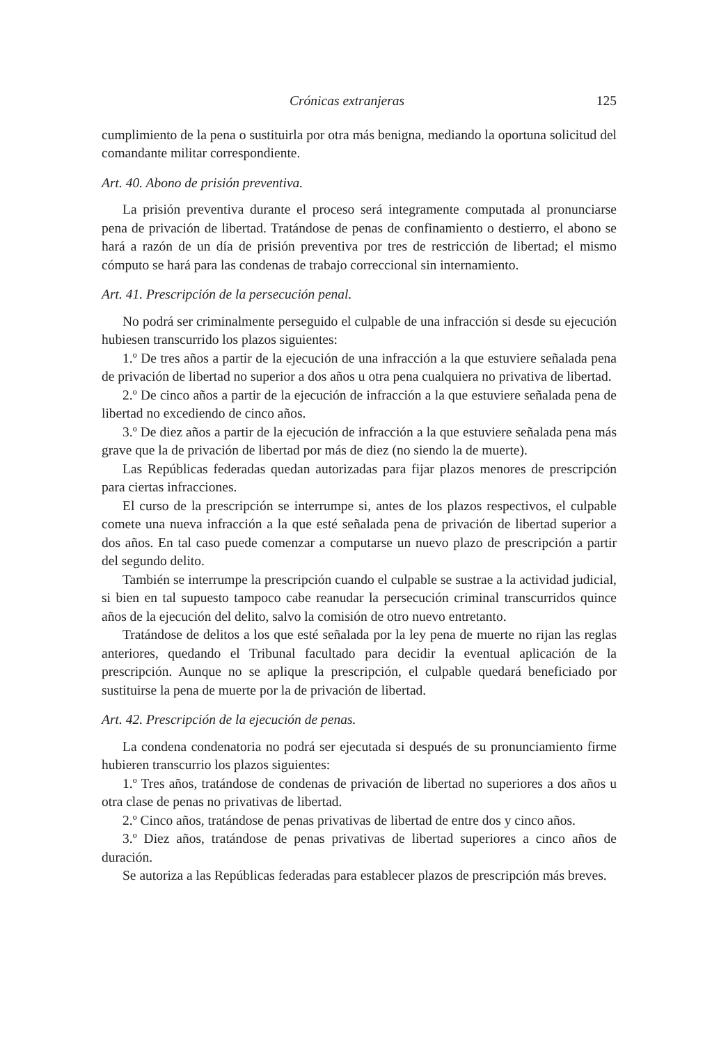Crónicas extranjeras 125
cumplimiento de la pena o sustituirla por otra más benigna, mediando la oportuna solicitud del comandante militar correspondiente.
Art. 40. Abono de prisión preventiva.
La prisión preventiva durante el proceso será integramente computada al pronunciarse pena de privación de libertad. Tratándose de penas de confinamiento o destierro, el abono se hará a razón de un día de prisión preventiva por tres de restricción de libertad; el mismo cómputo se hará para las condenas de trabajo correccional sin internamiento.
Art. 41. Prescripción de la persecución penal.
No podrá ser criminalmente perseguido el culpable de una infracción si desde su ejecución hubiesen transcurrido los plazos siguientes:
1.º De tres años a partir de la ejecución de una infracción a la que estuviere señalada pena de privación de libertad no superior a dos años u otra pena cualquiera no privativa de libertad.
2.º De cinco años a partir de la ejecución de infracción a la que estuviere señalada pena de libertad no excediendo de cinco años.
3.º De diez años a partir de la ejecución de infracción a la que estuviere señalada pena más grave que la de privación de libertad por más de diez (no siendo la de muerte).
Las Repúblicas federadas quedan autorizadas para fijar plazos menores de prescripción para ciertas infracciones.
El curso de la prescripción se interrumpe si, antes de los plazos respectivos, el culpable comete una nueva infracción a la que esté señalada pena de privación de libertad superior a dos años. En tal caso puede comenzar a computarse un nuevo plazo de prescripción a partir del segundo delito.
También se interrumpe la prescripción cuando el culpable se sustrae a la actividad judicial, si bien en tal supuesto tampoco cabe reanudar la persecución criminal transcurridos quince años de la ejecución del delito, salvo la comisión de otro nuevo entretanto.
Tratándose de delitos a los que esté señalada por la ley pena de muerte no rijan las reglas anteriores, quedando el Tribunal facultado para decidir la eventual aplicación de la prescripción. Aunque no se aplique la prescripción, el culpable quedará beneficiado por sustituirse la pena de muerte por la de privación de libertad.
Art. 42. Prescripción de la ejecución de penas.
La condena condenatoria no podrá ser ejecutada si después de su pronunciamiento firme hubieren transcurrio los plazos siguientes:
1.º Tres años, tratándose de condenas de privación de libertad no superiores a dos años u otra clase de penas no privativas de libertad.
2.º Cinco años, tratándose de penas privativas de libertad de entre dos y cinco años.
3.º Diez años, tratándose de penas privativas de libertad superiores a cinco años de duración.
Se autoriza a las Repúblicas federadas para establecer plazos de prescripción más breves.